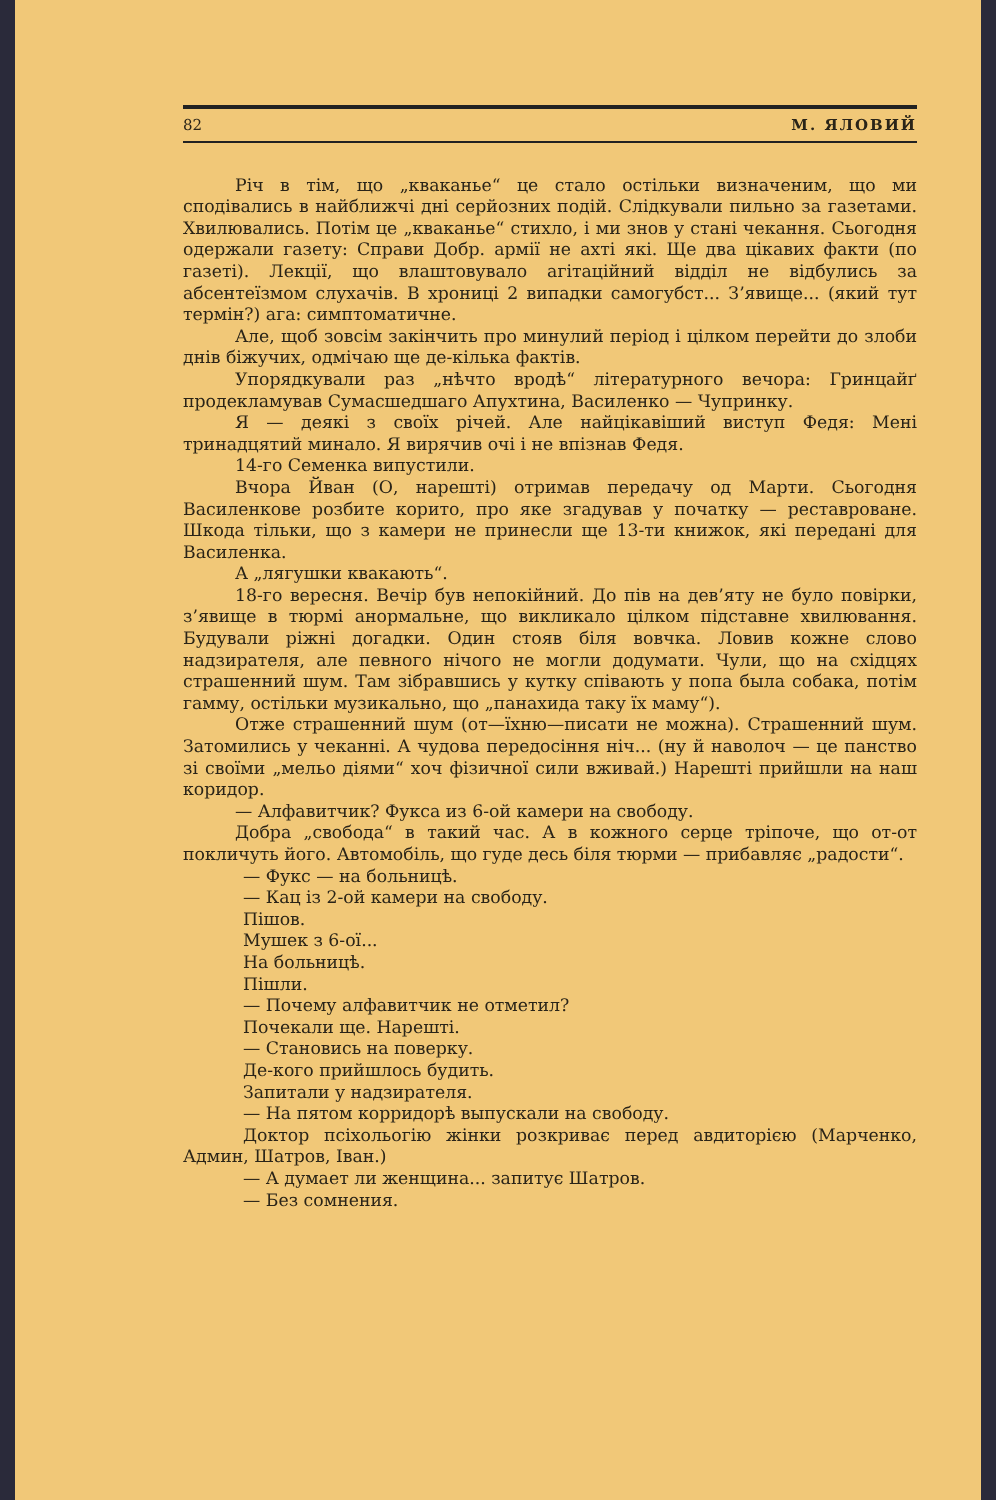82 М. ЯЛОВИЙ
Річ в тім, що „кваканье“ це стало остільки визначеним, що ми сподівались в найближчі дні серйозних подій. Слідкували пильно за газетами. Хвилювались. Потім це „кваканье“ стихло, і ми знов у стані чекання. Сьогодня одержали газету: Справи Добр. армії не ахті які. Ще два цікавих факти (по газеті). Лекції, що влаштовувало агітаційний відділ не відбулись за абсентеїзмом слухачів. В хрониці 2 випадки самогубст... З’явище... (який тут термін?) ага: симптоматичне.
Але, щоб зовсім закінчить про минулий період і цілком перейти до злоби днів біжучих, одмічаю ще де-кілька фактів.
Упорядкували раз „нѣчто вродѣ“ літературного вечора: Гринцайґ продекламував Сумасшедшаго Апухтина, Василенко — Чупринку.
Я — деякі з своїх річей. Але найцікавіший виступ Федя: Мені тринадцятий минало. Я вирячив очі і не впізнав Федя.
14-го Семенка випустили.
Вчора Йван (О, нарешті) отримав передачу од Марти. Сьогодня Василенкове розбите корито, про яке згадував у початку — реставроване. Шкода тільки, що з камери не принесли ще 13-ти книжок, які передані для Василенка.
А „лягушки квакають“.
18-го вересня. Вечір був непокійний. До пів на дев’яту не було повірки, з’явище в тюрмі анормальне, що викликало цілком підставне хвилювання. Будували ріжні догадки. Один стояв біля вовчка. Ловив кожне слово надзирателя, але певного нічого не могли додумати. Чули, що на східцях страшенний шум. Там зібравшись у кутку співають у попа была собака, потім гамму, остільки музикально, що „панахида таку їх маму“).
Отже страшенний шум (от—їхню—писати не можна). Страшенний шум. Затомились у чеканні. А чудова передосіння ніч... (ну й наволоч — це панство зі своїми „мельо діями“ хоч фізичної сили вживай.) Нарешті прийшли на наш коридор.
— Алфавитчик? Фукса из 6-ой камери на свободу.
Добра „свобода“ в такий час. А в кожного серце тріпоче, що от-от покличуть його. Автомобіль, що гуде десь біля тюрми — прибавляє „радости“.
— Фукс — на больницѣ.
— Кац із 2-ой камери на свободу.
Пішов.
Мушек з 6-ої...
На больницѣ.
Пішли.
— Почему алфавитчик не отметил?
Почекали ще. Нарешті.
— Становись на поверку.
Де-кого прийшлось будить.
Запитали у надзирателя.
— На пятом корридорѣ выпускали на свободу.
Доктор псіхольогію жінки розкриває перед авдиторією (Марченко, Админ, Шатров, Іван.)
— А думает ли женщина... запитує Шатров.
— Без сомнения.